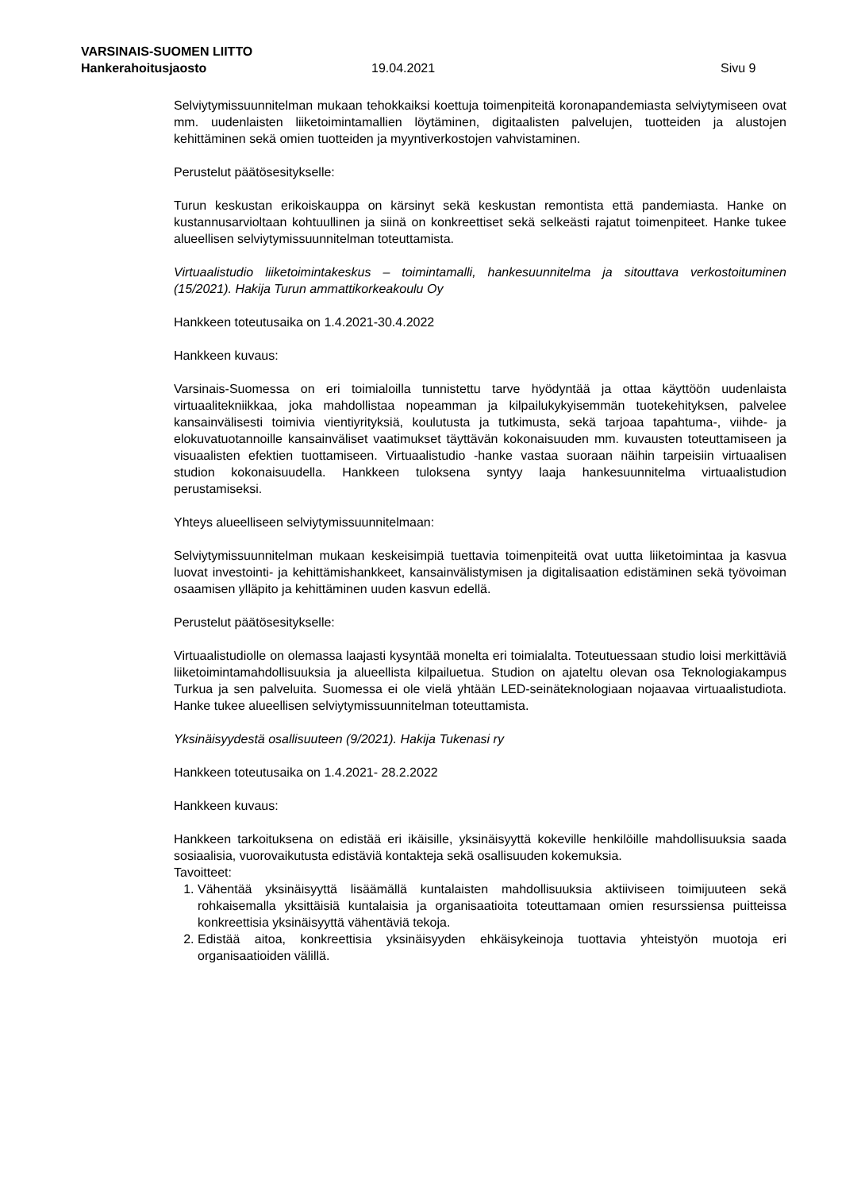VARSINAIS-SUOMEN LIITTO
Hankerahoitusjaosto 19.04.2021 Sivu 9
Selviytymissuunnitelman mukaan tehokkaiksi koettuja toimenpiteitä koronapandemiasta selviytymiseen ovat mm. uudenlaisten liiketoimintamallien löytäminen, digitaalisten palvelujen, tuotteiden ja alustojen kehittäminen sekä omien tuotteiden ja myyntiverkostojen vahvistaminen.
Perustelut päätösesitykselle:
Turun keskustan erikoiskauppa on kärsinyt sekä keskustan remontista että pandemiasta. Hanke on kustannusarvioltaan kohtuullinen ja siinä on konkreettiset sekä selkeästi rajatut toimenpiteet. Hanke tukee alueellisen selviytymissuunnitelman toteuttamista.
Virtuaalistudio liiketoimintakeskus – toimintamalli, hankesuunnitelma ja sitouttava verkostoituminen (15/2021). Hakija Turun ammattikorkeakoulu Oy
Hankkeen toteutusaika on 1.4.2021-30.4.2022
Hankkeen kuvaus:
Varsinais-Suomessa on eri toimialoilla tunnistettu tarve hyödyntää ja ottaa käyttöön uudenlaista virtuaalitekniikkaa, joka mahdollistaa nopeamman ja kilpailukykyisemmän tuotekehityksen, palvelee kansainvälisesti toimivia vientiyrityksiä, koulutusta ja tutkimusta, sekä tarjoaa tapahtuma-, viihde- ja elokuvatuotannoille kansainväliset vaatimukset täyttävän kokonaisuuden mm. kuvausten toteuttamiseen ja visuaalisten efektien tuottamiseen. Virtuaalistudio -hanke vastaa suoraan näihin tarpeisiin virtuaalisen studion kokonaisuudella. Hankkeen tuloksena syntyy laaja hankesuunnitelma virtuaalistudion perustamiseksi.
Yhteys alueelliseen selviytymissuunnitelmaan:
Selviytymissuunnitelman mukaan keskeisimpiä tuettavia toimenpiteitä ovat uutta liiketoimintaa ja kasvua luovat investointi- ja kehittämishankkeet, kansainvälistymisen ja digitalisaation edistäminen sekä työvoiman osaamisen ylläpito ja kehittäminen uuden kasvun edellä.
Perustelut päätösesitykselle:
Virtuaalistudiolle on olemassa laajasti kysyntää monelta eri toimialalta. Toteutuessaan studio loisi merkittäviä liiketoimintamahdollisuuksia ja alueellista kilpailuetua. Studion on ajateltu olevan osa Teknologiakampus Turkua ja sen palveluita. Suomessa ei ole vielä yhtään LED-seinäteknologiaan nojaavaa virtuaalistudiota. Hanke tukee alueellisen selviytymissuunnitelman toteuttamista.
Yksinäisyydestä osallisuuteen (9/2021). Hakija Tukenasi ry
Hankkeen toteutusaika on 1.4.2021- 28.2.2022
Hankkeen kuvaus:
Hankkeen tarkoituksena on edistää eri ikäisille, yksinäisyyttä kokeville henkilöille mahdollisuuksia saada sosiaalisia, vuorovaikutusta edistäviä kontakteja sekä osallisuuden kokemuksia.
Tavoitteet:
1. Vähentää yksinäisyyttä lisäämällä kuntalaisten mahdollisuuksia aktiiviseen toimijuuteen sekä rohkaisemalla yksittäisiä kuntalaisia ja organisaatioita toteuttamaan omien resurssiensa puitteissa konkreettisia yksinäisyyttä vähentäviä tekoja.
2. Edistää aitoa, konkreettisia yksinäisyyden ehkäisykeinoja tuottavia yhteistyön muotoja eri organisaatioiden välillä.